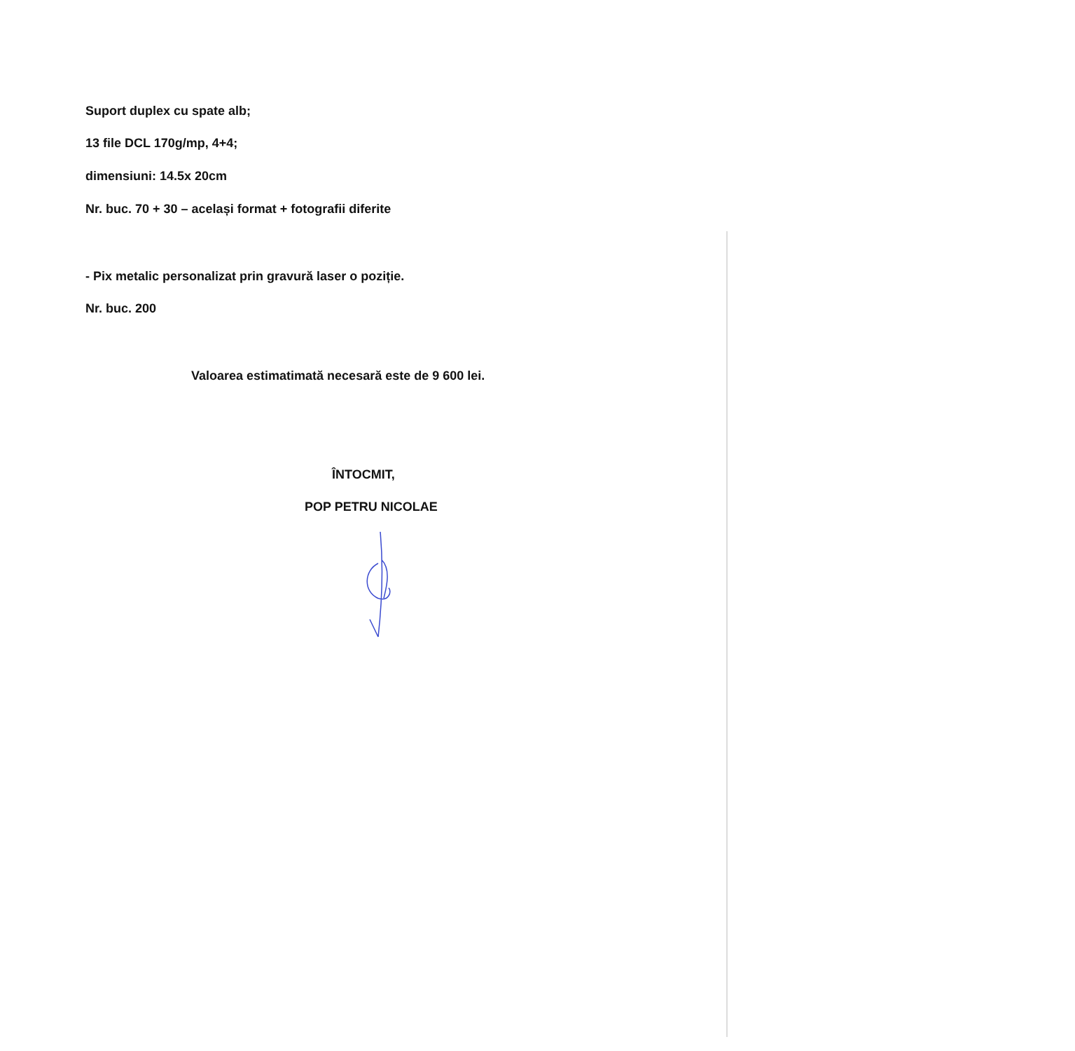Suport duplex cu spate alb;
13 file DCL 170g/mp, 4+4;
dimensiuni: 14.5x 20cm
Nr. buc. 70 + 30 – același format + fotografii diferite
- Pix metalic personalizat prin gravură laser o poziție.
Nr. buc. 200
Valoarea estimatimată necesară este de 9 600 lei.
ÎNTOCMIT,
POP PETRU NICOLAE